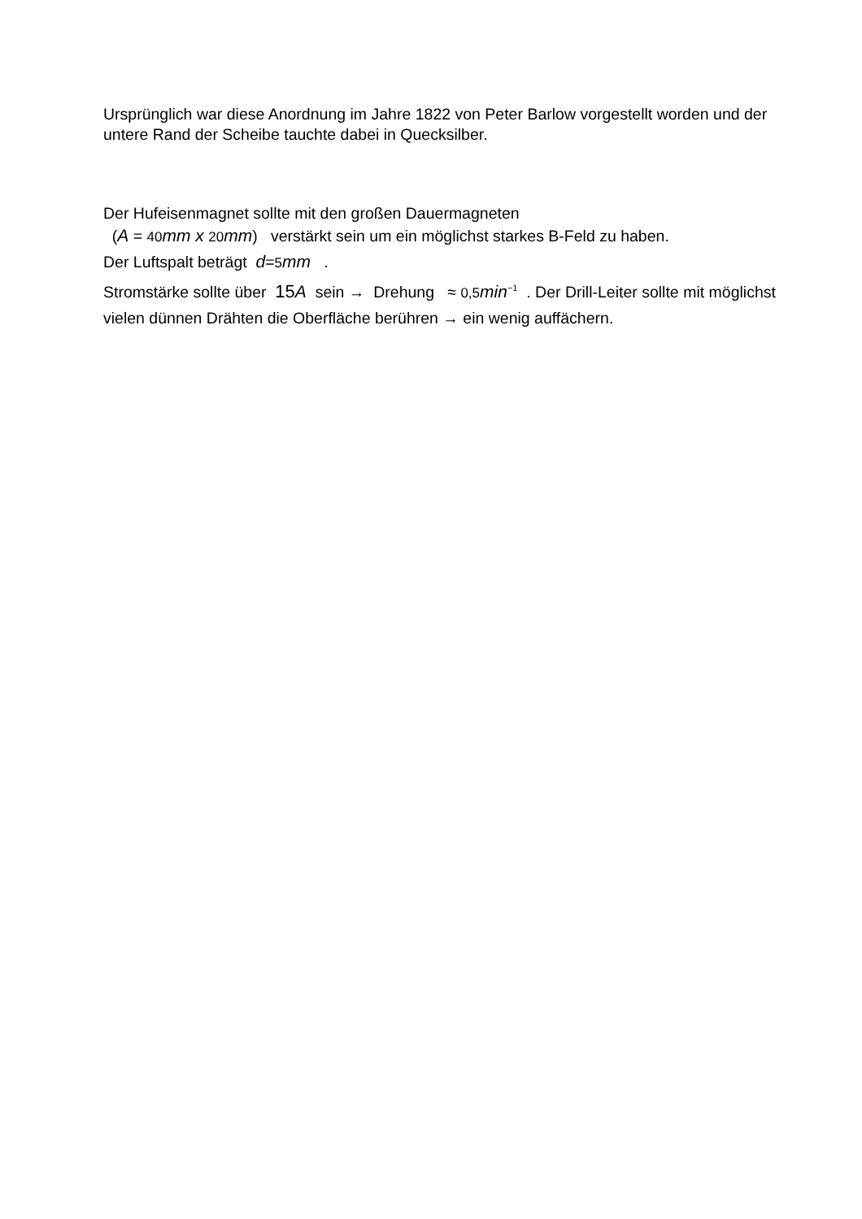Ursprünglich war diese Anordnung im Jahre 1822 von Peter Barlow vorgestellt worden und der untere Rand der Scheibe tauchte dabei in Quecksilber.
Der Hufeisenmagnet sollte mit den großen Dauermagneten
(A = 40 mm x 20 mm) verstärkt sein um ein möglichst starkes B-Feld zu haben.
Der Luftspalt beträgt d=5 mm .
Stromstärke sollte über 15 A sein → Drehung ≈ 0,5 min<sup>−1</sup> . Der Drill-Leiter sollte mit möglichst vielen dünnen Drähten die Oberfläche berühren → ein wenig auffächern.